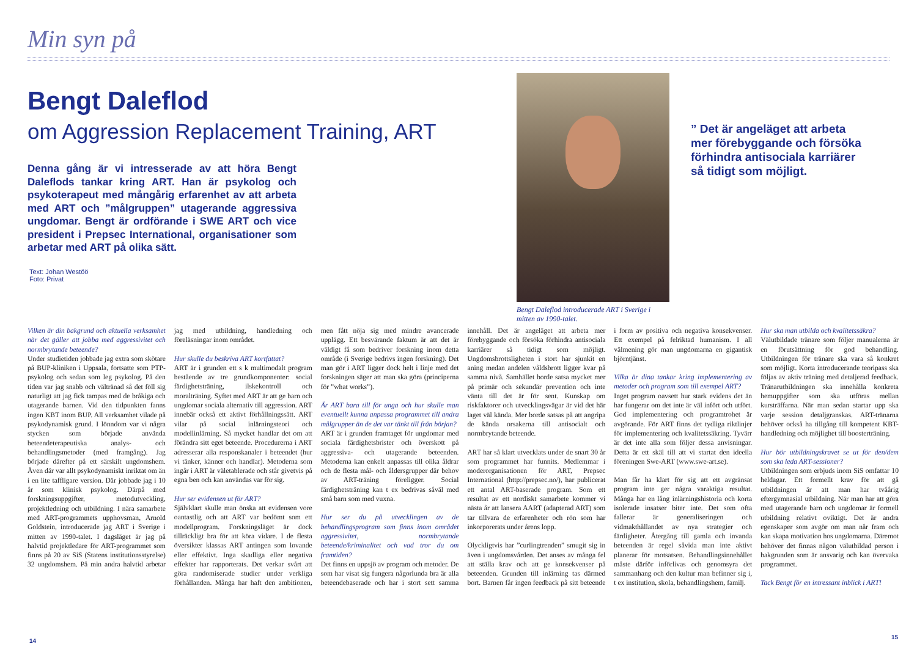Min syn på
Bengt Daleflod
om Aggression Replacement Training, ART
Denna gång är vi intresserade av att höra Bengt Daleflods tankar kring ART. Han är psykolog och psykoterapeut med mångårig erfarenhet av att arbeta med ART och ”målgruppen” utagerande aggressiva ungdomar. Bengt är ordförande i SWE ART och vice president i Prepsec International, organisationer som arbetar med ART på olika sätt.
Text: Johan Westöö
Foto: Privat
Bengt Daleflod introducerade ART i Sverige i mitten av 1990-talet.
” Det är angeläget att arbeta mer förebyggande och försöka förhindra antisociala karriärer så tidigt som möjligt.
Vilken är din bakgrund och aktuella verksamhet när det gäller att jobba med aggressivitet och normbrytande beteende?
Under studietiden jobbade jag extra som skötare på BUP-kliniken i Uppsala, fortsatte som PTP-psykolog och sedan som leg psykolog. På den tiden var jag snabb och vältränad så det föll sig naturligt att jag fick tampas med de bråkiga och utagerande barnen. Vid den tidpunkten fanns ingen KBT inom BUP. All verksamhet vilade på psykodynamisk grund. I lönndom var vi några stycken som började använda beteendeterapeutiska analys- och behandlingsmetoder (med framgång). Jag började därefter på ett särskilt ungdomshem. Även där var allt psykodynamiskt inriktat om än i en lite taffligare version. Där jobbade jag i 10 år som klinisk psykolog. Därpå med forskningsuppgifter, metodutveckling, projektledning och utbildning. I nära samarbete med ART-programmets upphovsman, Arnold Goldstein, introducerade jag ART i Sverige i mitten av 1990-talet. I dagsläget är jag på halvtid projektledare för ART-programmet som finns på 20 av SiS (Statens institutionsstyrelse) 32 ungdomshem. På min andra halvtid arbetar jag med utbildning, handledning och föreläsningar inom området.
Hur skulle du beskriva ART kortfattat?
ART är i grunden ett s k multimodalt program bestående av tre grundkomponenter: social färdighetsträning, ilskekontroll och moralträning. Syftet med ART är att ge barn och ungdomar sociala alternativ till aggression. ART innebär också ett aktivt förhållningssätt. ART vilar på social inlärningsteori och modellinlärning. Så mycket handlar det om att förändra sitt eget beteende. Procedurerna i ART adresserar alla responskanaler i beteendet (hur vi tänker, känner och handlar). Metoderna som ingår i ART är väletablerade och står givetvis på egna ben och kan användas var för sig.
Hur ser evidensen ut för ART?
Självklart skulle man önska att evidensen vore oantastlig och att ART var bedömt som ett modellprogram. Forskningsläget är dock tillräckligt bra för att köra vidare. I de flesta översikter klassas ART antingen som lovande eller effektivt. Inga skadliga eller negativa effekter har rapporterats. Det verkar svårt att göra randomiserade studier under verkliga förhållanden. Många har haft den ambitionen, men fått nöja sig med mindre avancerade upplägg. Ett besvärande faktum är att det är väldigt få som bedriver forskning inom detta område (i Sverige bedrivs ingen forskning). Det man gör i ART ligger dock helt i linje med det forskningen säger att man ska göra (principerna för ”what works”).
Är ART bara till för unga och hur skulle man eventuellt kunna anpassa programmet till andra målgrupper än de det var tänkt till från början?
ART är i grunden framtaget för ungdomar med sociala färdighetsbrister och överskott på aggressiva- och utagerande beteenden. Metoderna kan enkelt anpassas till olika åldrar och de flesta mål- och åldersgrupper där behov av ART-träning föreligger. Social färdighetsträning kan t ex bedrivas såväl med små barn som med vuxna.
Hur ser du på utvecklingen av de behandlingsprogram som finns inom området aggressivitet, normbrytande beteende/kriminalitet och vad tror du om framtiden?
Det finns en uppsjö av program och metoder. De som har visat sig fungera någorlunda bra är alla beteendebaserade och har i stort sett samma innehåll. Det är angeläget att arbeta mer förebyggande och försöka förhindra antisociala karriärer så tidigt som möjligt. Ungdomsbrottsligheten i stort har sjunkit en aning medan andelen våldsbrott ligger kvar på samma nivå. Samhället borde satsa mycket mer på primär och sekundär prevention och inte vänta till det är för sent. Kunskap om riskfaktorer och utvecklingsvägar är vid det här laget väl kända. Mer borde satsas på att angripa de kända orsakerna till antisocialt och normbrytande beteende.
ART har så klart utvecklats under de snart 30 år som programmet har funnits. Medlemmar i moderorganisationen för ART, Prepsec International (http://prepsec.no/), har publicerat ett antal ART-baserade program. Som ett resultat av ett nordiskt samarbete kommer vi nästa år att lansera AART (adapterad ART) som tar tillvara de erfarenheter och rön som har inkorporerats under årens lopp.
Olyckligtvis har ”curlingtrenden” smugit sig in även i ungdomsvården. Det anses av många fel att ställa krav och att ge konsekvenser på beteenden. Grunden till inlärning tas därmed bort. Barnen får ingen feedback på sitt beteende i form av positiva och negativa konsekvenser. Ett exempel på felriktad humanism. I all välmening gör man ungdomarna en gigantisk björntjänst.
Vilka är dina tankar kring implementering av metoder och program som till exempel ART?
Inget program oavsett hur stark evidens det än har fungerar om det inte är väl infört och utfört. God implementering och programtrohet är avgörande. För ART finns det tydliga riktlinjer för implementering och kvalitetssäkring. Tyvärr är det inte alla som följer dessa anvisningar. Detta är ett skäl till att vi startat den ideella föreningen Swe-ART (www.swe-art.se).
Man får ha klart för sig att ett avgränsat program inte ger några varaktiga resultat. Många har en lång inlärningshistoria och korta isolerade insatser biter inte. Det som ofta fallerar är generaliseringen och vidmakthållandet av nya strategier och färdigheter. Återgång till gamla och invanda beteenden är regel såvida man inte aktivt planerar för motsatsen. Behandlingsinnehållet måste därför införlivas och genomsyra det sammanhang och den kultur man befinner sig i, t ex institution, skola, behandlingshem, familj.
Hur ska man utbilda och kvalitetssäkra?
Välutbildade tränare som följer manualerna är en förutsättning för god behandling. Utbildningen för tränare ska vara så konkret som möjligt. Korta introducerande teoripass ska följas av aktiv träning med detaljerad feedback. Tränarutbildningen ska innehålla konkreta hemuppgifter som ska utföras mellan kursträffarna. När man sedan startar upp ska varje session detaljgranskas. ART-tränarna behöver också ha tillgång till kompetent KBT-handledning och möjlighet till boosterträning.
Hur bör utbildningskravet se ut för den/dem som ska leda ART-sessioner?
Utbildningen som erbjuds inom SiS omfattar 10 heldagar. Ett formellt krav för att gå utbildningen är att man har tvåårig eftergymnasial utbildning. När man har att göra med utagerande barn och ungdomar är formell utbildning relativt oviktigt. Det är andra egenskaper som avgör om man når fram och kan skapa motivation hos ungdomarna. Däremot behöver det finnas någon välutbildad person i bakgrunden som är ansvarig och kan övervaka programmet.
Tack Bengt för en intressant inblick i ART!
14
15